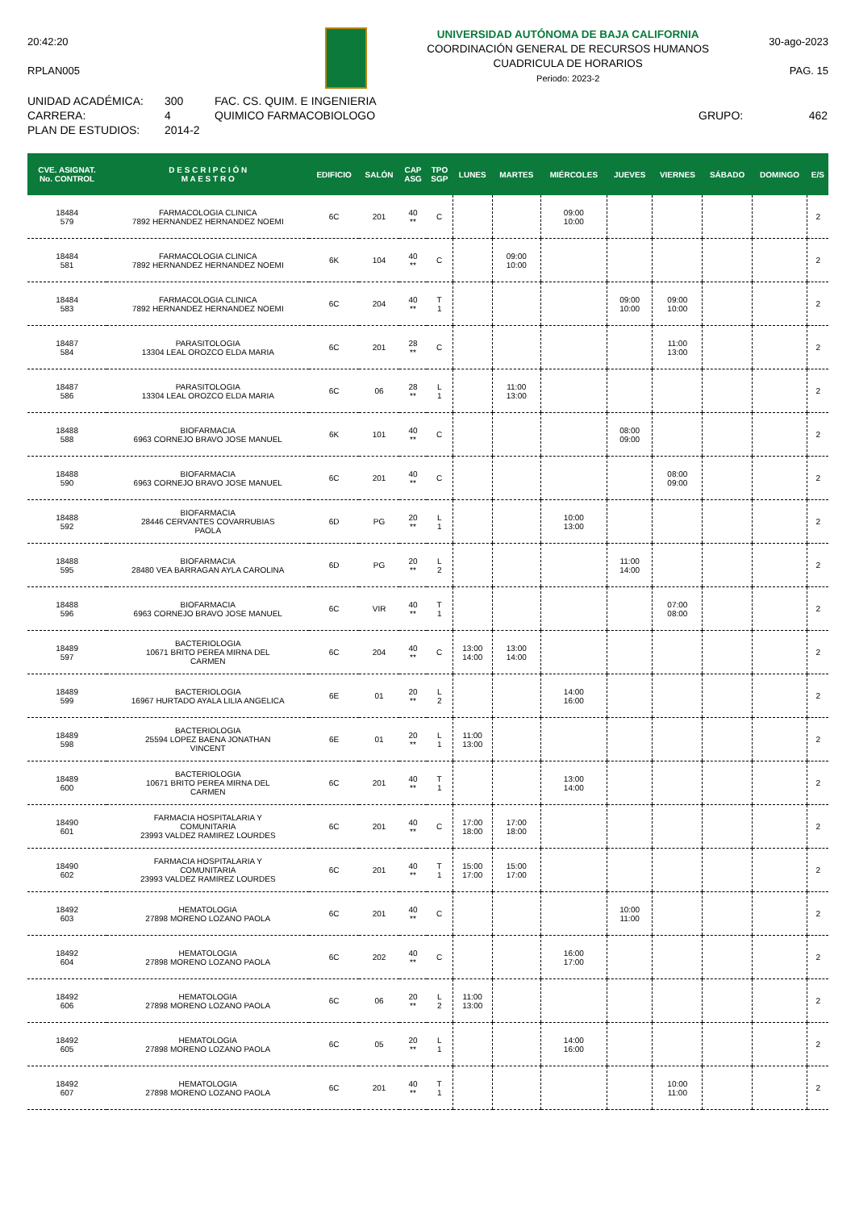20:42:20
RPLAN005
UNIVERSIDAD AUTÓNOMA DE BAJA CALIFORNIA
COORDINACIÓN GENERAL DE RECURSOS HUMANOS
CUADRICULA DE HORARIOS
Periodo: 2023-2
30-ago-2023
PAG. 15
UNIDAD ACADÉMICA:
CARRERA:
PLAN DE ESTUDIOS:
300
4
2014-2
FAC. CS. QUIM. E INGENIERIA
QUIMICO FARMACOBIOLOGO
GRUPO:
462
| CVE. ASIGNAT. No. CONTROL | D E S C R I P C I Ó N M A E S T R O | EDIFICIO | SALÓN | CAP ASG | TPO SGP | LUNES | MARTES | MIÉRCOLES | JUEVES | VIERNES | SÁBADO | DOMINGO | E/S |
| --- | --- | --- | --- | --- | --- | --- | --- | --- | --- | --- | --- | --- | --- |
| 18484 579 | FARMACOLOGIA CLINICA 7892 HERNANDEZ HERNANDEZ NOEMI | 6C | 201 | 40 ** | C | | | 09:00 10:00 | | | | | 2 |
| 18484 581 | FARMACOLOGIA CLINICA 7892 HERNANDEZ HERNANDEZ NOEMI | 6K | 104 | 40 ** | C | | 09:00 10:00 | | | | | | 2 |
| 18484 583 | FARMACOLOGIA CLINICA 7892 HERNANDEZ HERNANDEZ NOEMI | 6C | 204 | 40 ** | T 1 | | | | 09:00 10:00 | 09:00 10:00 | | | 2 |
| 18487 584 | PARASITOLOGIA 13304 LEAL OROZCO ELDA MARIA | 6C | 201 | 28 ** | C | | | | | 11:00 13:00 | | | 2 |
| 18487 586 | PARASITOLOGIA 13304 LEAL OROZCO ELDA MARIA | 6C | 06 | 28 ** | L 1 | | 11:00 13:00 | | | | | | 2 |
| 18488 588 | BIOFARMACIA 6963 CORNEJO BRAVO JOSE MANUEL | 6K | 101 | 40 ** | C | | | | 08:00 09:00 | | | | 2 |
| 18488 590 | BIOFARMACIA 6963 CORNEJO BRAVO JOSE MANUEL | 6C | 201 | 40 ** | C | | | | | 08:00 09:00 | | | 2 |
| 18488 592 | BIOFARMACIA 28446 CERVANTES COVARRUBIAS PAOLA | 6D | PG | 20 ** | L 1 | | | 10:00 13:00 | | | | | 2 |
| 18488 595 | BIOFARMACIA 28480 VEA BARRAGAN AYLA CAROLINA | 6D | PG | 20 ** | L 2 | | | | 11:00 14:00 | | | | 2 |
| 18488 596 | BIOFARMACIA 6963 CORNEJO BRAVO JOSE MANUEL | 6C | VIR | 40 ** | T 1 | | | | | 07:00 08:00 | | | 2 |
| 18489 597 | BACTERIOLOGIA 10671 BRITO PEREA MIRNA DEL CARMEN | 6C | 204 | 40 ** | C | 13:00 14:00 | 13:00 14:00 | | | | | | 2 |
| 18489 599 | BACTERIOLOGIA 16967 HURTADO AYALA LILIA ANGELICA | 6E | 01 | 20 ** | L 2 | | | 14:00 16:00 | | | | | 2 |
| 18489 598 | BACTERIOLOGIA 25594 LOPEZ BAENA JONATHAN VINCENT | 6E | 01 | 20 ** | L 1 | 11:00 13:00 | | | | | | | 2 |
| 18489 600 | BACTERIOLOGIA 10671 BRITO PEREA MIRNA DEL CARMEN | 6C | 201 | 40 ** | T 1 | | | 13:00 14:00 | | | | | 2 |
| 18490 601 | FARMACIA HOSPITALARIA Y COMUNITARIA 23993 VALDEZ RAMIREZ LOURDES | 6C | 201 | 40 ** | C | 17:00 18:00 | 17:00 18:00 | | | | | | 2 |
| 18490 602 | FARMACIA HOSPITALARIA Y COMUNITARIA 23993 VALDEZ RAMIREZ LOURDES | 6C | 201 | 40 ** | T 1 | 15:00 17:00 | 15:00 17:00 | | | | | | 2 |
| 18492 603 | HEMATOLOGIA 27898 MORENO LOZANO PAOLA | 6C | 201 | 40 ** | C | | | | 10:00 11:00 | | | | 2 |
| 18492 604 | HEMATOLOGIA 27898 MORENO LOZANO PAOLA | 6C | 202 | 40 ** | C | | | 16:00 17:00 | | | | | 2 |
| 18492 606 | HEMATOLOGIA 27898 MORENO LOZANO PAOLA | 6C | 06 | 20 ** | L 2 | 11:00 13:00 | | | | | | | 2 |
| 18492 605 | HEMATOLOGIA 27898 MORENO LOZANO PAOLA | 6C | 05 | 20 ** | L 1 | | | 14:00 16:00 | | | | | 2 |
| 18492 607 | HEMATOLOGIA 27898 MORENO LOZANO PAOLA | 6C | 201 | 40 ** | T 1 | | | | | 10:00 11:00 | | | 2 |